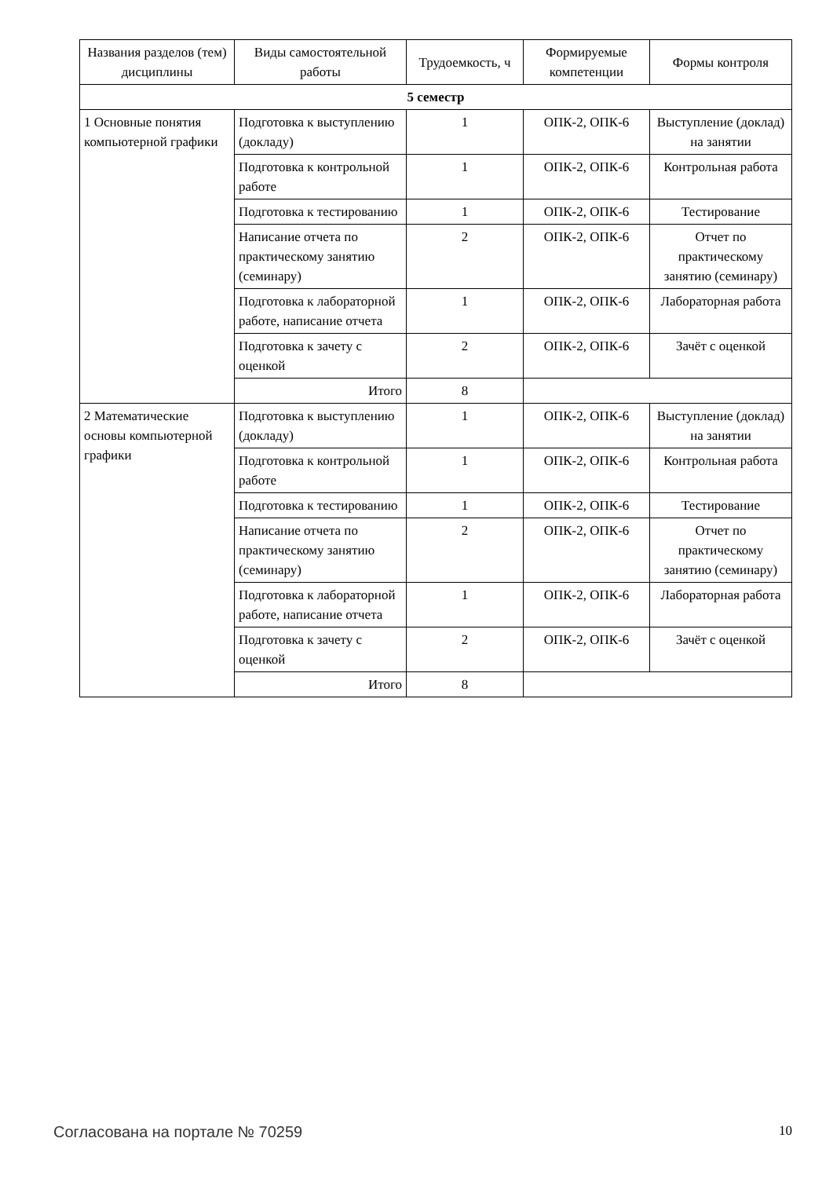| Названия разделов (тем) дисциплины | Виды самостоятельной работы | Трудоемкость, ч | Формируемые компетенции | Формы контроля |
| --- | --- | --- | --- | --- |
| 5 семестр | | | | |
| 1 Основные понятия компьютерной графики | Подготовка к выступлению (докладу) | 1 | ОПК-2, ОПК-6 | Выступление (доклад) на занятии |
| | Подготовка к контрольной работе | 1 | ОПК-2, ОПК-6 | Контрольная работа |
| | Подготовка к тестированию | 1 | ОПК-2, ОПК-6 | Тестирование |
| | Написание отчета по практическому занятию (семинару) | 2 | ОПК-2, ОПК-6 | Отчет по практическому занятию (семинару) |
| | Подготовка к лабораторной работе, написание отчета | 1 | ОПК-2, ОПК-6 | Лабораторная работа |
| | Подготовка к зачету с оценкой | 2 | ОПК-2, ОПК-6 | Зачёт с оценкой |
| | Итого | 8 | | |
| 2 Математические основы компьютерной графики | Подготовка к выступлению (докладу) | 1 | ОПК-2, ОПК-6 | Выступление (доклад) на занятии |
| | Подготовка к контрольной работе | 1 | ОПК-2, ОПК-6 | Контрольная работа |
| | Подготовка к тестированию | 1 | ОПК-2, ОПК-6 | Тестирование |
| | Написание отчета по практическому занятию (семинару) | 2 | ОПК-2, ОПК-6 | Отчет по практическому занятию (семинару) |
| | Подготовка к лабораторной работе, написание отчета | 1 | ОПК-2, ОПК-6 | Лабораторная работа |
| | Подготовка к зачету с оценкой | 2 | ОПК-2, ОПК-6 | Зачёт с оценкой |
| | Итого | 8 | | |
Согласована на портале № 70259 10